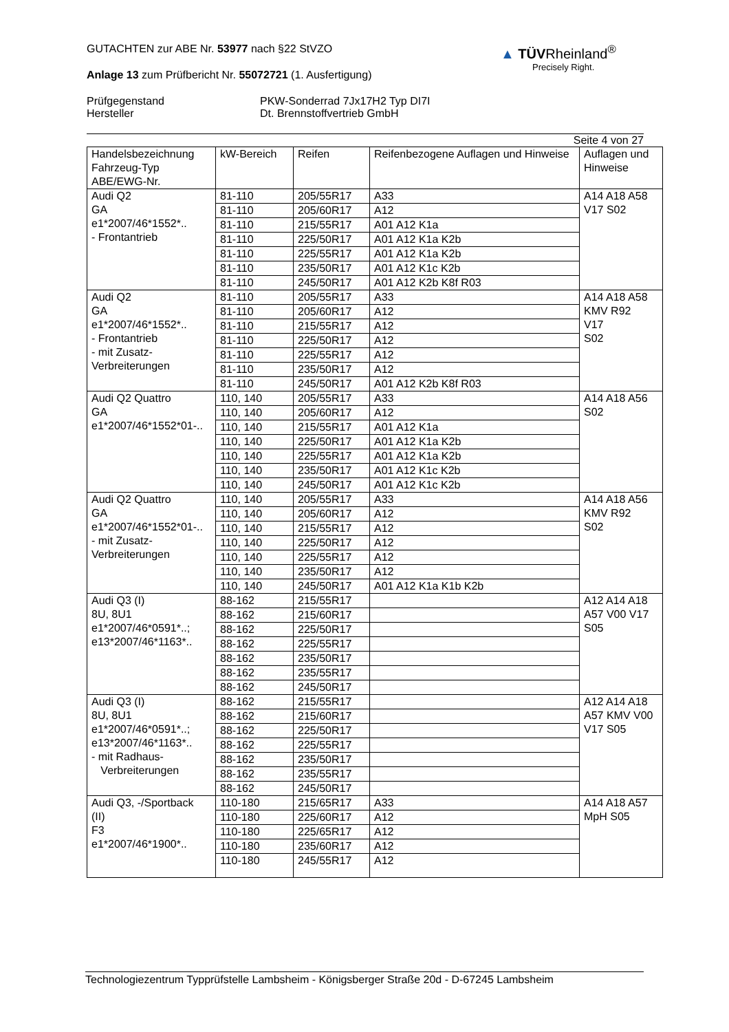▲ TÜVRheinland<sup>®</sup>
Precisely Right.
GUTACHTEN zur ABE Nr. 53977 nach §22 StVZO
Anlage 13 zum Prüfbericht Nr. 55072721 (1. Ausfertigung)
Prüfgegenstand
Hersteller
PKW-Sonderrad 7Jx17H2 Typ DI7I
Dt. Brennstoffvertrieb GmbH
Seite 4 von 27
| Handelsbezeichnung Fahrzeug-Typ ABE/EWG-Nr. | kW-Bereich | Reifen | Reifenbezogene Auflagen und Hinweise | Auflagen und Hinweise |
| --- | --- | --- | --- | --- |
| Audi Q2 GA e1*2007/46*1552*.. - Frontantrieb | 81-110 | 205/55R17 | A33 | A14 A18 A58 V17 S02 |
| | 81-110 | 205/60R17 | A12 | |
| | 81-110 | 215/55R17 | A01 A12 K1a | |
| | 81-110 | 225/50R17 | A01 A12 K1a K2b | |
| | 81-110 | 225/55R17 | A01 A12 K1a K2b | |
| | 81-110 | 235/50R17 | A01 A12 K1c K2b | |
| | 81-110 | 245/50R17 | A01 A12 K2b K8f R03 | |
| Audi Q2 GA e1*2007/46*1552*.. - Frontantrieb - mit Zusatz- Verbreiterungen | 81-110 | 205/55R17 | A33 | A14 A18 A58 KMV R92 V17 S02 |
| | 81-110 | 205/60R17 | A12 | |
| | 81-110 | 215/55R17 | A12 | |
| | 81-110 | 225/50R17 | A12 | |
| | 81-110 | 225/55R17 | A12 | |
| | 81-110 | 235/50R17 | A12 | |
| | 81-110 | 245/50R17 | A01 A12 K2b K8f R03 | |
| Audi Q2 Quattro GA e1*2007/46*1552*01-.. | 110, 140 | 205/55R17 | A33 | A14 A18 A56 S02 |
| | 110, 140 | 205/60R17 | A12 | |
| | 110, 140 | 215/55R17 | A01 A12 K1a | |
| | 110, 140 | 225/50R17 | A01 A12 K1a K2b | |
| | 110, 140 | 225/55R17 | A01 A12 K1a K2b | |
| | 110, 140 | 235/50R17 | A01 A12 K1c K2b | |
| | 110, 140 | 245/50R17 | A01 A12 K1c K2b | |
| Audi Q2 Quattro GA e1*2007/46*1552*01-.. - mit Zusatz- Verbreiterungen | 110, 140 | 205/55R17 | A33 | A14 A18 A56 KMV R92 S02 |
| | 110, 140 | 205/60R17 | A12 | |
| | 110, 140 | 215/55R17 | A12 | |
| | 110, 140 | 225/50R17 | A12 | |
| | 110, 140 | 225/55R17 | A12 | |
| | 110, 140 | 235/50R17 | A12 | |
| | 110, 140 | 245/50R17 | A01 A12 K1a K1b K2b | |
| Audi Q3 (I) 8U, 8U1 e1*2007/46*0591*..; e13*2007/46*1163*.. | 88-162 | 215/55R17 | | A12 A14 A18 A57 V00 V17 S05 |
| | 88-162 | 215/60R17 | | |
| | 88-162 | 225/50R17 | | |
| | 88-162 | 225/55R17 | | |
| | 88-162 | 235/50R17 | | |
| | 88-162 | 235/55R17 | | |
| | 88-162 | 245/50R17 | | |
| Audi Q3 (I) 8U, 8U1 e1*2007/46*0591*..; e13*2007/46*1163*.. - mit Radhaus- Verbreiterungen | 88-162 | 215/55R17 | | A12 A14 A18 A57 KMV V00 V17 S05 |
| | 88-162 | 215/60R17 | | |
| | 88-162 | 225/50R17 | | |
| | 88-162 | 225/55R17 | | |
| | 88-162 | 235/50R17 | | |
| | 88-162 | 235/55R17 | | |
| | 88-162 | 245/50R17 | | |
| Audi Q3, -/Sportback (II) F3 e1*2007/46*1900*.. | 110-180 | 215/65R17 | A33 | A14 A18 A57 MpH S05 |
| | 110-180 | 225/60R17 | A12 | |
| | 110-180 | 225/65R17 | A12 | |
| | 110-180 | 235/60R17 | A12 | |
| | 110-180 | 245/55R17 | A12 | |
Technologiezentrum Typprüfstelle Lambsheim - Königsberger Straße 20d - D-67245 Lambsheim